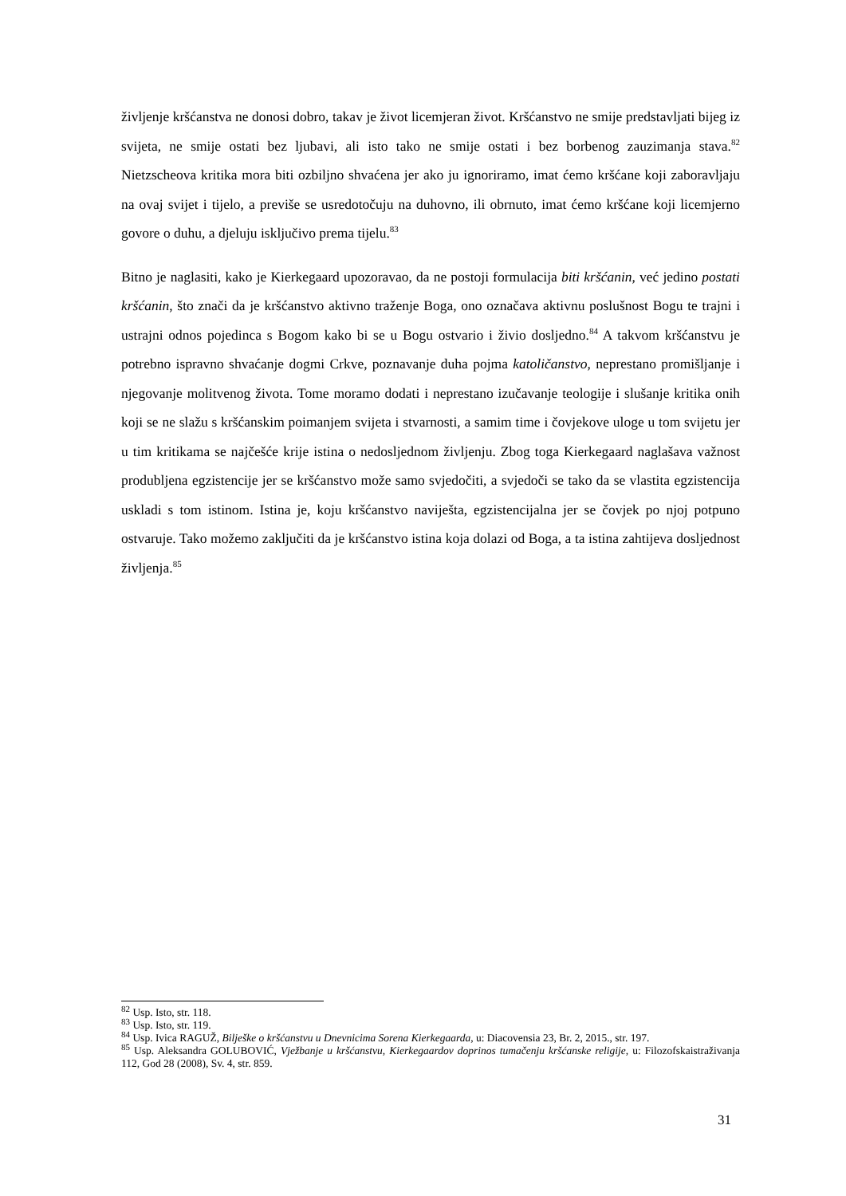življenje kršćanstva ne donosi dobro, takav je život licemjeran život. Kršćanstvo ne smije predstavljati bijeg iz svijeta, ne smije ostati bez ljubavi, ali isto tako ne smije ostati i bez borbenog zauzimanja stava.<sup>82</sup> Nietzscheova kritika mora biti ozbiljno shvaćena jer ako ju ignoriramo, imat ćemo kršćane koji zaboravljaju na ovaj svijet i tijelo, a previše se usredotočuju na duhovno, ili obrnuto, imat ćemo kršćane koji licemjerno govore o duhu, a djeluju isključivo prema tijelu.<sup>83</sup>
Bitno je naglasiti, kako je Kierkegaard upozoravao, da ne postoji formulacija biti kršćanin, već jedino postati kršćanin, što znači da je kršćanstvo aktivno traženje Boga, ono označava aktivnu poslušnost Bogu te trajni i ustrajni odnos pojedinca s Bogom kako bi se u Bogu ostvario i živio dosljedno.<sup>84</sup> A takvom kršćanstvu je potrebno ispravno shvaćanje dogmi Crkve, poznavanje duha pojma katoličanstvo, neprestano promišljanje i njegovanje molitvenog života. Tome moramo dodati i neprestano izučavanje teologije i slušanje kritika onih koji se ne slažu s kršćanskim poimanjem svijeta i stvarnosti, a samim time i čovjekove uloge u tom svijetu jer u tim kritikama se najčešće krije istina o nedosljednom življenju. Zbog toga Kierkegaard naglašava važnost produbljena egzistencije jer se kršćanstvo može samo svjedočiti, a svjedoči se tako da se vlastita egzistencija uskladi s tom istinom. Istina je, koju kršćanstvo naviješta, egzistencijalna jer se čovjek po njoj potpuno ostvaruje. Tako možemo zaključiti da je kršćanstvo istina koja dolazi od Boga, a ta istina zahtijeva dosljednost življenja.<sup>85</sup>
<sup>82</sup> Usp. Isto, str. 118.
<sup>83</sup> Usp. Isto, str. 119.
<sup>84</sup> Usp. Ivica RAGUŽ, Bilješke o kršćanstvu u Dnevnicima Sorena Kierkegaarda, u: Diacovensia 23, Br. 2, 2015., str. 197.
<sup>85</sup> Usp. Aleksandra GOLUBOVIĆ, Vježbanje u kršćanstvu, Kierkegaardov doprinos tumačenju kršćanske religije, u: Filozofskaistraživanja 112, God 28 (2008), Sv. 4, str. 859.
31